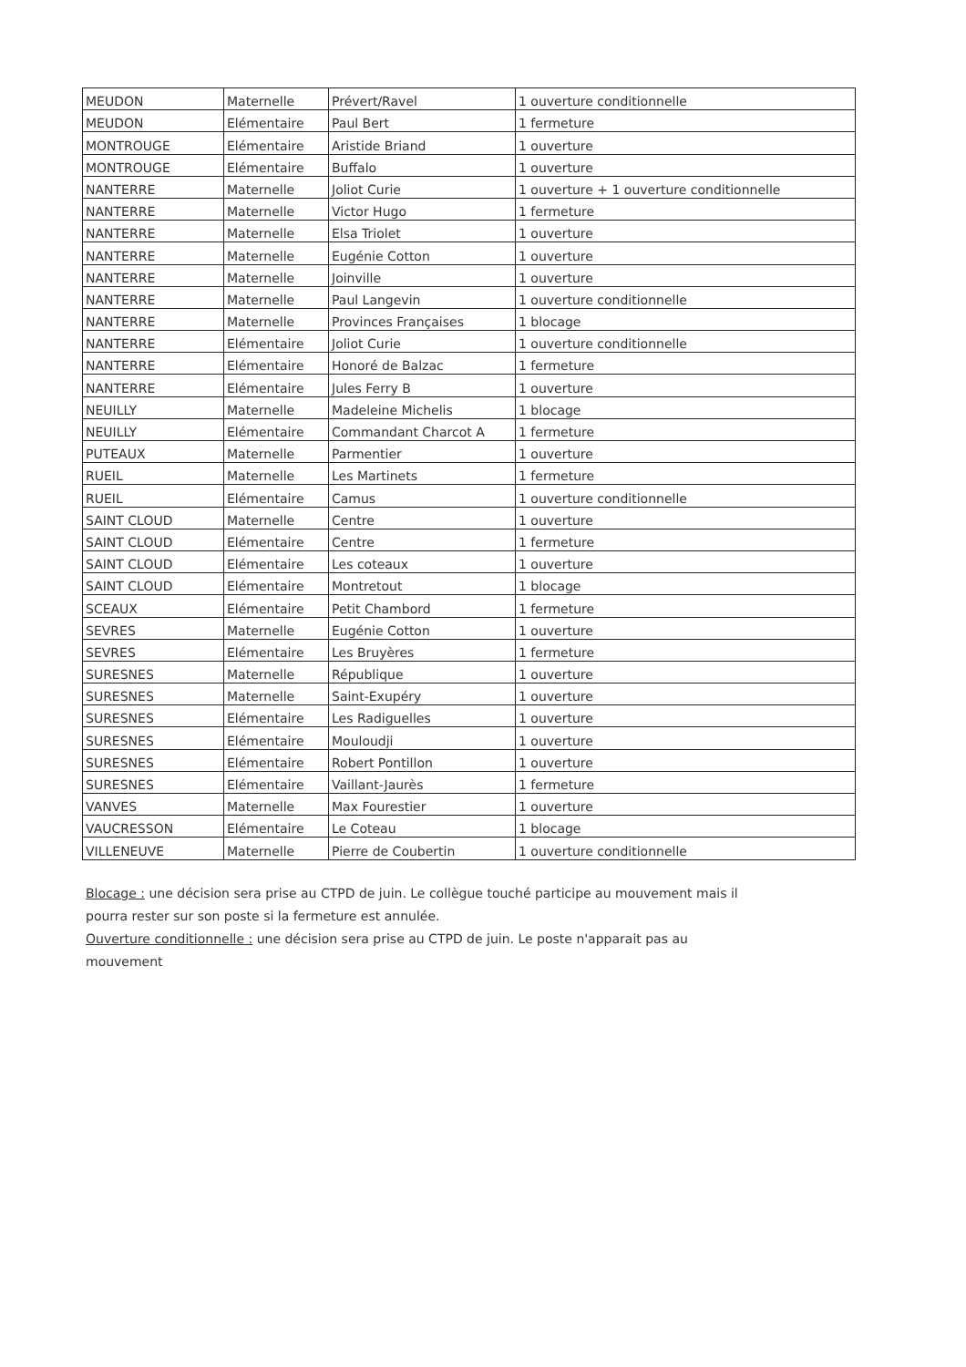| MEUDON | Maternelle | Prévert/Ravel | 1 ouverture conditionnelle |
| MEUDON | Elémentaire | Paul Bert | 1 fermeture |
| MONTROUGE | Elémentaire | Aristide Briand | 1 ouverture |
| MONTROUGE | Elémentaire | Buffalo | 1 ouverture |
| NANTERRE | Maternelle | Joliot Curie | 1 ouverture + 1 ouverture conditionnelle |
| NANTERRE | Maternelle | Victor Hugo | 1 fermeture |
| NANTERRE | Maternelle | Elsa Triolet | 1 ouverture |
| NANTERRE | Maternelle | Eugénie Cotton | 1 ouverture |
| NANTERRE | Maternelle | Joinville | 1 ouverture |
| NANTERRE | Maternelle | Paul Langevin | 1 ouverture conditionnelle |
| NANTERRE | Maternelle | Provinces Françaises | 1 blocage |
| NANTERRE | Elémentaire | Joliot Curie | 1 ouverture conditionnelle |
| NANTERRE | Elémentaire | Honoré de Balzac | 1 fermeture |
| NANTERRE | Elémentaire | Jules Ferry B | 1 ouverture |
| NEUILLY | Maternelle | Madeleine Michelis | 1 blocage |
| NEUILLY | Elémentaire | Commandant Charcot A | 1 fermeture |
| PUTEAUX | Maternelle | Parmentier | 1 ouverture |
| RUEIL | Maternelle | Les Martinets | 1 fermeture |
| RUEIL | Elémentaire | Camus | 1 ouverture conditionnelle |
| SAINT CLOUD | Maternelle | Centre | 1 ouverture |
| SAINT CLOUD | Elémentaire | Centre | 1 fermeture |
| SAINT CLOUD | Elémentaire | Les coteaux | 1 ouverture |
| SAINT CLOUD | Elémentaire | Montretout | 1 blocage |
| SCEAUX | Elémentaire | Petit Chambord | 1 fermeture |
| SEVRES | Maternelle | Eugénie Cotton | 1 ouverture |
| SEVRES | Elémentaire | Les Bruyères | 1 fermeture |
| SURESNES | Maternelle | République | 1 ouverture |
| SURESNES | Maternelle | Saint-Exupéry | 1 ouverture |
| SURESNES | Elémentaire | Les Radiguelles | 1 ouverture |
| SURESNES | Elémentaire | Mouloudji | 1 ouverture |
| SURESNES | Elémentaire | Robert Pontillon | 1 ouverture |
| SURESNES | Elémentaire | Vaillant-Jaurès | 1 fermeture |
| VANVES | Maternelle | Max Fourestier | 1 ouverture |
| VAUCRESSON | Elémentaire | Le Coteau | 1 blocage |
| VILLENEUVE | Maternelle | Pierre de Coubertin | 1 ouverture conditionnelle |
Blocage : une décision sera prise au CTPD de juin. Le collègue touché participe au mouvement mais il pourra rester sur son poste si la fermeture est annulée.
Ouverture conditionnelle : une décision sera prise au CTPD de juin. Le poste n'apparait pas au mouvement